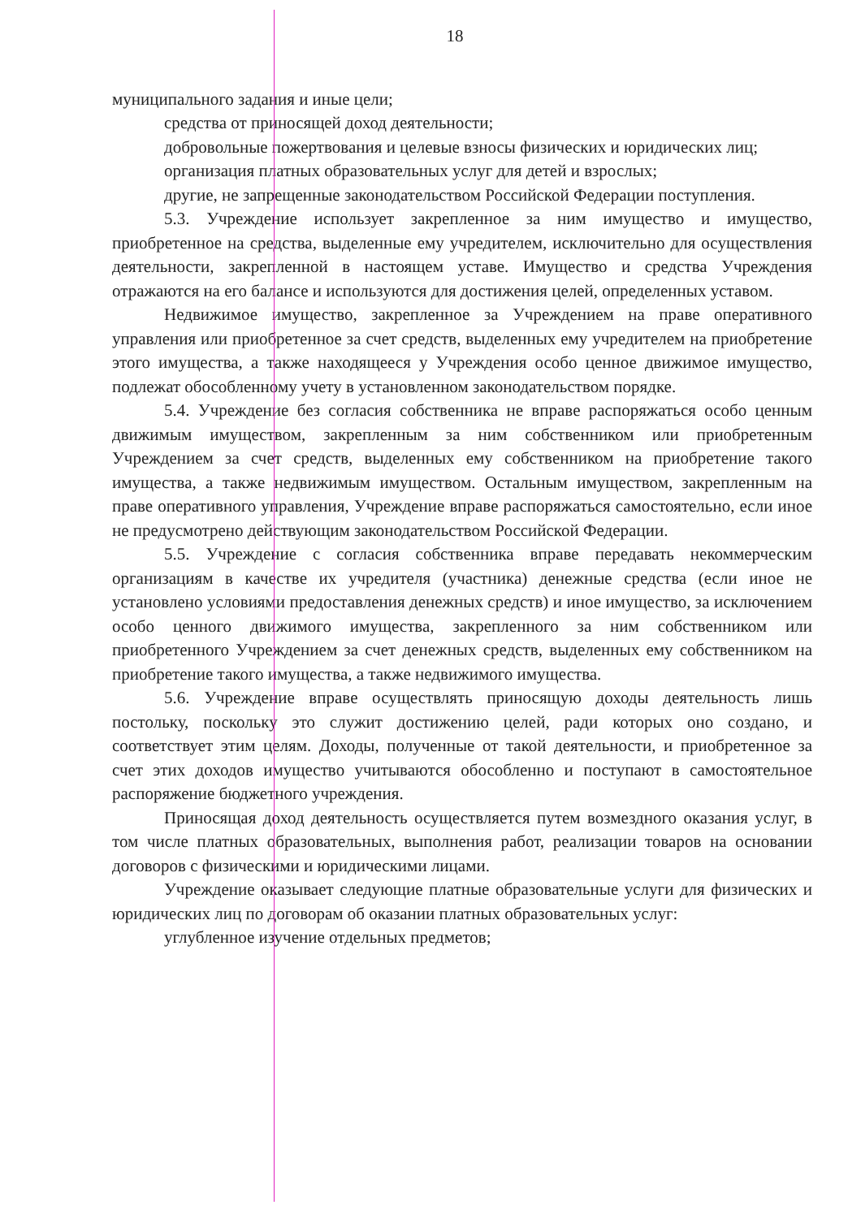18
муниципального задания и иные цели;
средства от приносящей доход деятельности;
добровольные пожертвования и целевые взносы физических и юридических лиц;
организация платных образовательных услуг для детей и взрослых;
другие, не запрещенные законодательством Российской Федерации поступления.
5.3. Учреждение использует закрепленное за ним имущество и имущество, приобретенное на средства, выделенные ему учредителем, исключительно для осуществления деятельности, закрепленной в настоящем уставе. Имущество и средства Учреждения отражаются на его балансе и используются для достижения целей, определенных уставом.
Недвижимое имущество, закрепленное за Учреждением на праве оперативного управления или приобретенное за счет средств, выделенных ему учредителем на приобретение этого имущества, а также находящееся у Учреждения особо ценное движимое имущество, подлежат обособленному учету в установленном законодательством порядке.
5.4. Учреждение без согласия собственника не вправе распоряжаться особо ценным движимым имуществом, закрепленным за ним собственником или приобретенным Учреждением за счет средств, выделенных ему собственником на приобретение такого имущества, а также недвижимым имуществом. Остальным имуществом, закрепленным на праве оперативного управления, Учреждение вправе распоряжаться самостоятельно, если иное не предусмотрено действующим законодательством Российской Федерации.
5.5. Учреждение с согласия собственника вправе передавать некоммерческим организациям в качестве их учредителя (участника) денежные средства (если иное не установлено условиями предоставления денежных средств) и иное имущество, за исключением особо ценного движимого имущества, закрепленного за ним собственником или приобретенного Учреждением за счет денежных средств, выделенных ему собственником на приобретение такого имущества, а также недвижимого имущества.
5.6. Учреждение вправе осуществлять приносящую доходы деятельность лишь постольку, поскольку это служит достижению целей, ради которых оно создано, и соответствует этим целям. Доходы, полученные от такой деятельности, и приобретенное за счет этих доходов имущество учитываются обособленно и поступают в самостоятельное распоряжение бюджетного учреждения.
Приносящая доход деятельность осуществляется путем возмездного оказания услуг, в том числе платных образовательных, выполнения работ, реализации товаров на основании договоров с физическими и юридическими лицами.
Учреждение оказывает следующие платные образовательные услуги для физических и юридических лиц по договорам об оказании платных образовательных услуг:
углубленное изучение отдельных предметов;